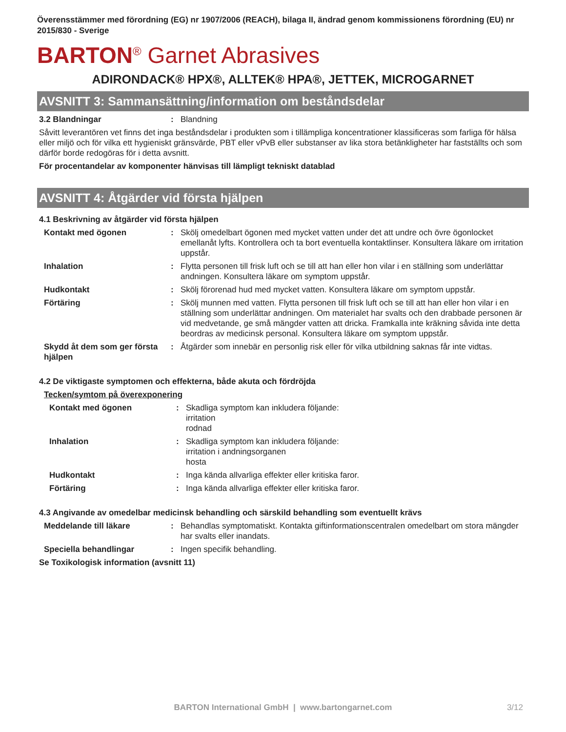Överensstämmer med förordning (EG) nr 1907/2006 (REACH), bilaga II, ändrad genom kommissionens förordning (EU) nr 2015/830 - Sverige
BARTON<sup>®</sup> Garnet Abrasives
ADIRONDACK® HPX®, ALLTEK® HPA®, JETTEK, MICROGARNET
AVSNITT 3: Sammansättning/information om beståndsdelar
3.2 Blandningar: Blandning
Såvitt leverantören vet finns det inga beståndsdelar i produkten som i tillämpliga koncentrationer klassificeras som farliga för hälsa eller miljö och för vilka ett hygieniskt gränsvärde, PBT eller vPvB eller substanser av lika stora betänkligheter har fastställts och som därför borde redogöras för i detta avsnitt.
För procentandelar av komponenter hänvisas till lämpligt tekniskt datablad
AVSNITT 4: Åtgärder vid första hjälpen
4.1 Beskrivning av åtgärder vid första hjälpen
Kontakt med ögonen: Skölj omedelbart ögonen med mycket vatten under det att undre och övre ögonlocket emellanåt lyfts. Kontrollera och ta bort eventuella kontaktlinser. Konsultera läkare om irritation uppstår.
Inhalation: Flytta personen till frisk luft och se till att han eller hon vilar i en ställning som underlättar andningen. Konsultera läkare om symptom uppstår.
Hudkontakt: Skölj förorenad hud med mycket vatten. Konsultera läkare om symptom uppstår.
Förtäring: Skölj munnen med vatten. Flytta personen till frisk luft och se till att han eller hon vilar i en ställning som underlättar andningen. Om materialet har svalts och den drabbade personen är vid medvetande, ge små mängder vatten att dricka. Framkalla inte kräkning såvida inte detta beordras av medicinsk personal. Konsultera läkare om symptom uppstår.
Skydd åt dem som ger första hjälpen: Åtgärder som innebär en personlig risk eller för vilka utbildning saknas får inte vidtas.
4.2 De viktigaste symptomen och effekterna, både akuta och fördröjda
Tecken/symtom på överexponering
Kontakt med ögonen: Skadliga symptom kan inkludera följande:
irritation
rodnad
Inhalation: Skadliga symptom kan inkludera följande:
irritation i andningsorganen
hosta
Hudkontakt: Inga kända allvarliga effekter eller kritiska faror.
Förtäring: Inga kända allvarliga effekter eller kritiska faror.
4.3 Angivande av omedelbar medicinsk behandling och särskild behandling som eventuellt krävs
Meddelande till läkare: Behandlas symptomatiskt. Kontakta giftinformationscentralen omedelbart om stora mängder har svalts eller inandats.
Speciella behandlingar: Ingen specifik behandling.
Se Toxikologisk information (avsnitt 11)
BARTON International GmbH | www.bartongarnet.com 3/12